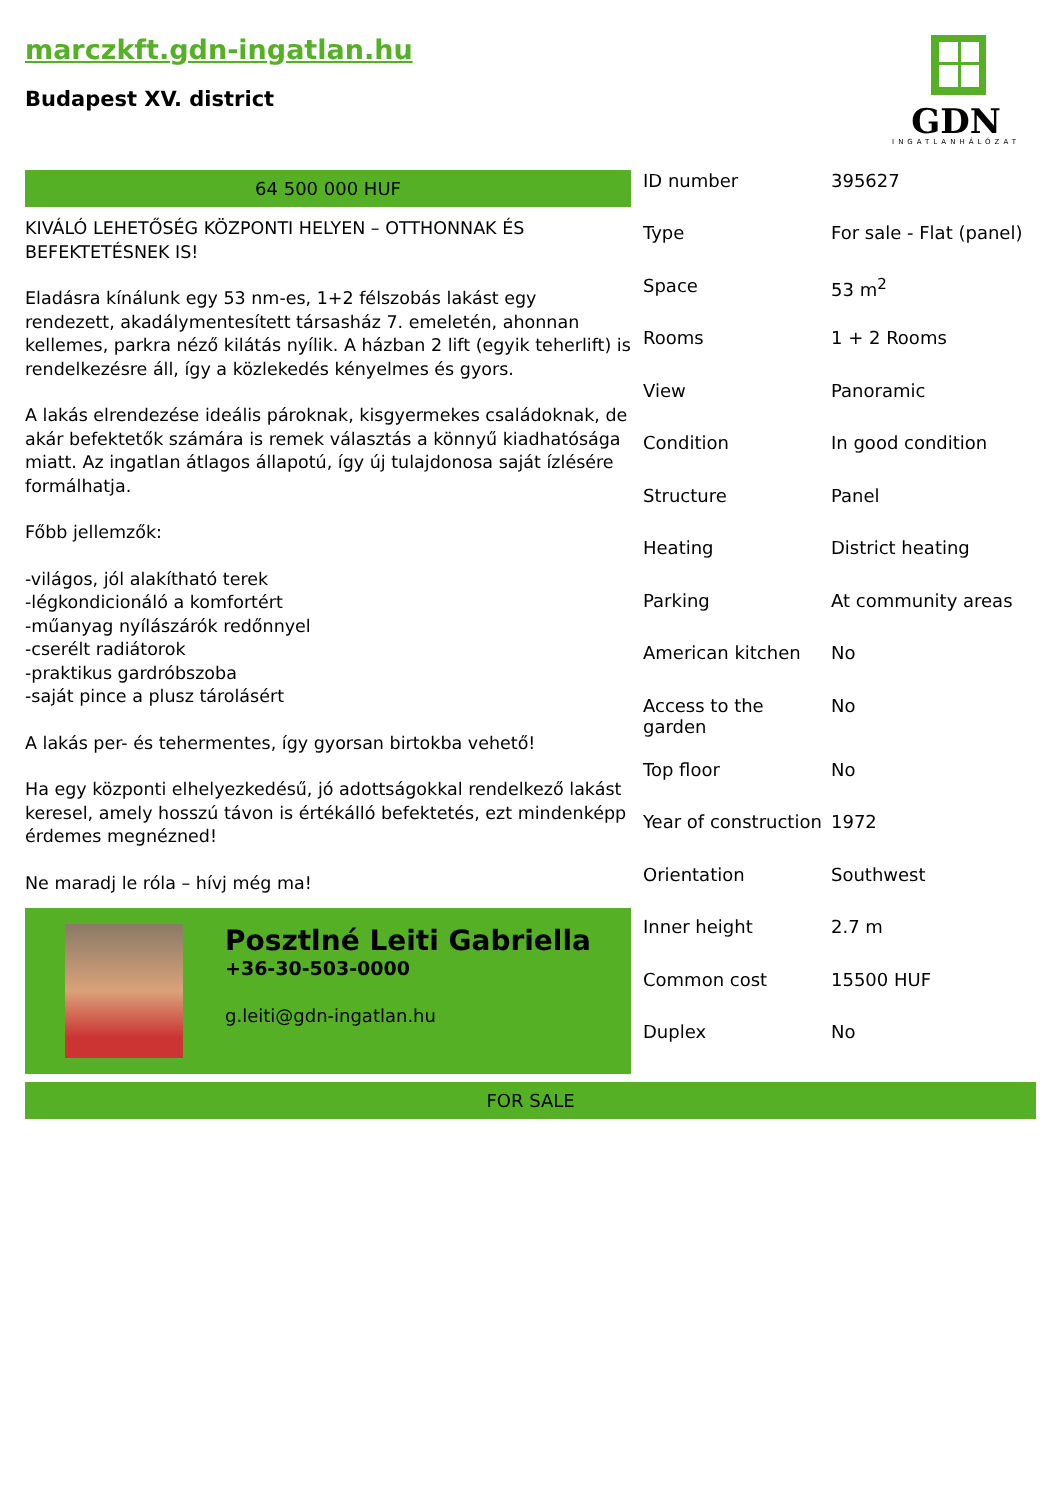marczkft.gdn-ingatlan.hu
Budapest XV. district
GDN
INGATLANHÁLÓZAT
64 500 000 HUF
KIVÁLÓ LEHETŐSÉG KÖZPONTI HELYEN – OTTHONNAK ÉS BEFEKTETÉSNEK IS!
Eladásra kínálunk egy 53 nm-es, 1+2 félszobás lakást egy rendezett, akadálymentesített társasház 7. emeletén, ahonnan kellemes, parkra néző kilátás nyílik. A házban 2 lift (egyik teherlift) is rendelkezésre áll, így a közlekedés kényelmes és gyors.
A lakás elrendezése ideális pároknak, kisgyermekes családoknak, de akár befektetők számára is remek választás a könnyű kiadhatósága miatt. Az ingatlan átlagos állapotú, így új tulajdonosa saját ízlésére formálhatja.
Főbb jellemzők:
-világos, jól alakítható terek
-légkondicionáló a komfortért
-műanyag nyílászárók redőnnyel
-cserélt radiátorok
-praktikus gardróbszoba
-saját pince a plusz tárolásért
A lakás per- és tehermentes, így gyorsan birtokba vehető!
Ha egy központi elhelyezkedésű, jó adottságokkal rendelkező lakást keresel, amely hosszú távon is értékálló befektetés, ezt mindenképp érdemes megnézned!
Ne maradj le róla – hívj még ma!
Posztlné Leiti Gabriella
+36-30-503-0000
g.leiti@gdn-ingatlan.hu
| ID number | 395627 |
| Type | For sale - Flat (panel) |
| Space | 53 m<sup>2</sup> |
| Rooms | 1 + 2 Rooms |
| View | Panoramic |
| Condition | In good condition |
| Structure | Panel |
| Heating | District heating |
| Parking | At community areas |
| American kitchen | No |
| Access to the garden | No |
| Top floor | No |
| Year of construction | 1972 |
| Orientation | Southwest |
| Inner height | 2.7 m |
| Common cost | 15500 HUF |
| Duplex | No |
FOR SALE